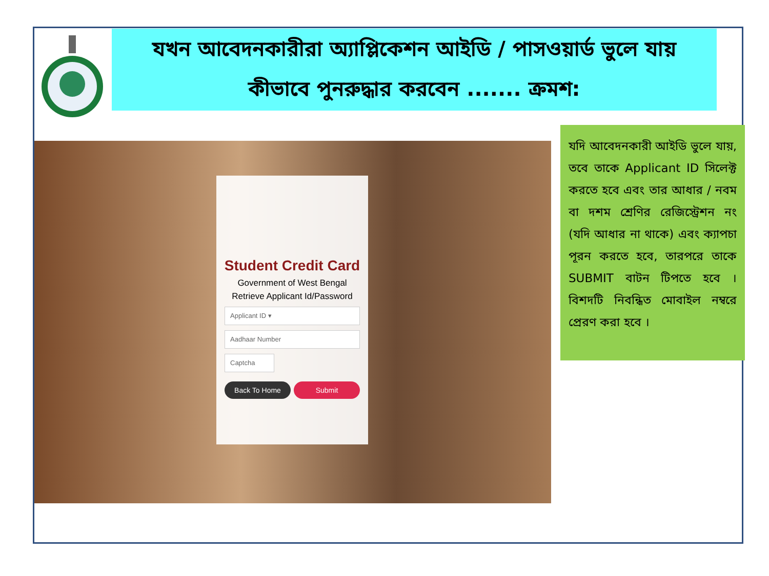যখন আবেদনকারীরা অ্যাপ্লিকেশন আইডি / পাসওয়ার্ড ভুলে যায়
কীভাবে পুনরুদ্ধার করবেন ....... ক্রমশ:
Student Credit Card
Government of West Bengal
Retrieve Applicant Id/Password
Applicant ID ▾
Aadhaar Number
Captcha
Back To Home Submit
যদি আবেদনকারী আইডি ভুলে যায়, তবে তাকে Applicant ID সিলেক্ট করতে হবে এবং তার আধার / নবম বা দশম শ্রেণির রেজিস্ট্রেশন নং (যদি আধার না থাকে) এবং ক্যাপচা পূরন করতে হবে, তারপরে তাকে SUBMIT বাটন টিপতে হবে । বিশদটি নিবন্ধিত মোবাইল নম্বরে প্রেরণ করা হবে ।